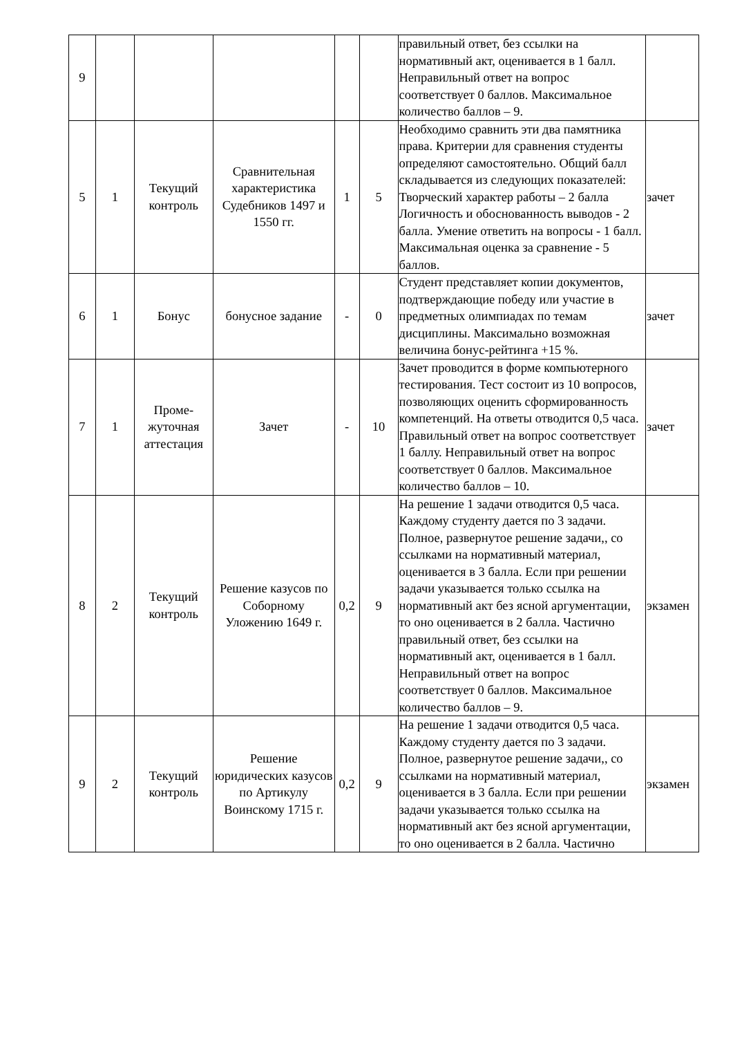| 9 | | | | | | правильный ответ, без ссылки на нормативный акт, оценивается в 1 балл. Неправильный ответ на вопрос соответствует 0 баллов. Максимальное количество баллов – 9. | |
| 5 | 1 | Текущий контроль | Сравнительная характеристика Судебников 1497 и 1550 гг. | 1 | 5 | Необходимо сравнить эти два памятника права. Критерии для сравнения студенты определяют самостоятельно. Общий балл складывается из следующих показателей: Творческий характер работы – 2 балла Логичность и обоснованность выводов - 2 балла. Умение ответить на вопросы - 1 балл. Максимальная оценка за сравнение - 5 баллов. | зачет |
| 6 | 1 | Бонус | бонусное задание | - | 0 | Студент представляет копии документов, подтверждающие победу или участие в предметных олимпиадах по темам дисциплины. Максимально возможная величина бонус-рейтинга +15 %. | зачет |
| 7 | 1 | Проме-жуточная аттестация | Зачет | - | 10 | Зачет проводится в форме компьютерного тестирования. Тест состоит из 10 вопросов, позволяющих оценить сформированность компетенций. На ответы отводится 0,5 часа. Правильный ответ на вопрос соответствует 1 баллу. Неправильный ответ на вопрос соответствует 0 баллов. Максимальное количество баллов – 10. | зачет |
| 8 | 2 | Текущий контроль | Решение казусов по Соборному Уложению 1649 г. | 0,2 | 9 | На решение 1 задачи отводится 0,5 часа. Каждому студенту дается по 3 задачи. Полное, развернутое решение задачи,, со ссылками на нормативный материал, оценивается в 3 балла. Если при решении задачи указывается только ссылка на нормативный акт без ясной аргументации, то оно оценивается в 2 балла. Частично правильный ответ, без ссылки на нормативный акт, оценивается в 1 балл. Неправильный ответ на вопрос соответствует 0 баллов. Максимальное количество баллов – 9. | экзамен |
| 9 | 2 | Текущий контроль | Решение юридических казусов по Артикулу Воинскому 1715 г. | 0,2 | 9 | На решение 1 задачи отводится 0,5 часа. Каждому студенту дается по 3 задачи. Полное, развернутое решение задачи,, со ссылками на нормативный материал, оценивается в 3 балла. Если при решении задачи указывается только ссылка на нормативный акт без ясной аргументации, то оно оценивается в 2 балла. Частично | экзамен |